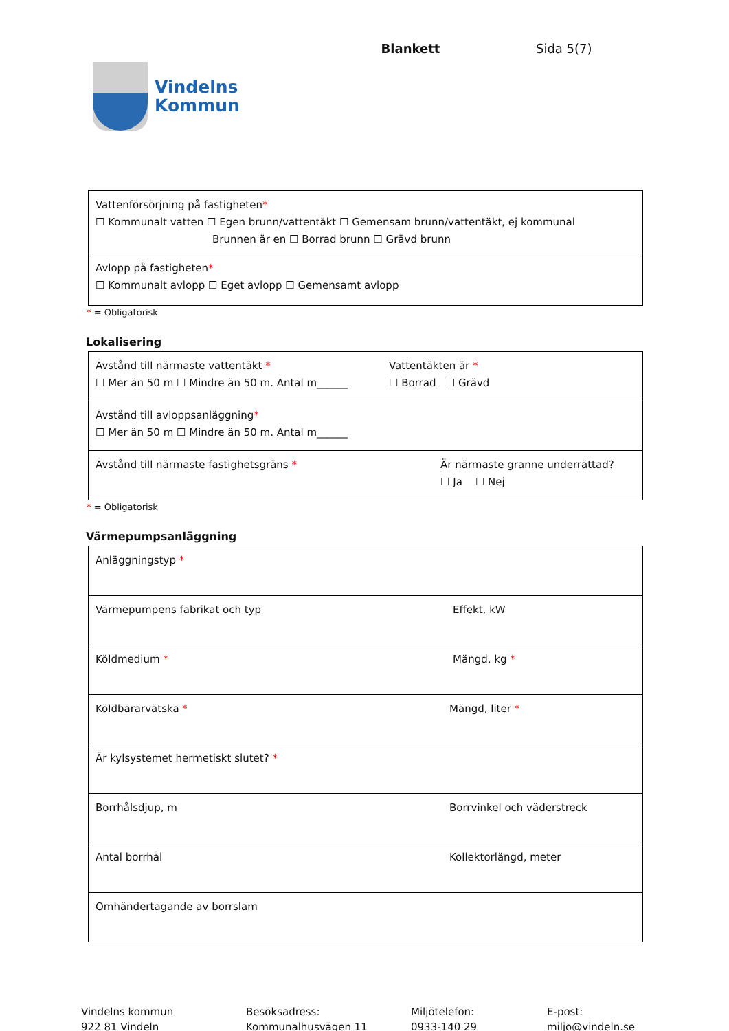Vindelns
Kommun
Blankett Sida 5(7)
| Vattenförsörjning på fastigheten * ☐ Kommunalt vatten ☐ Egen brunn/vattentäkt ☐ Gemensam brunn/vattentäkt, ej kommunal Brunnen är en ☐ Borrad brunn ☐ Grävd brunn |
| Avlopp på fastigheten * ☐ Kommunalt avlopp ☐ Eget avlopp ☐ Gemensamt avlopp |
* = Obligatorisk
Lokalisering
| Avstånd till närmaste vattentäkt * ☐ Mer än 50 m ☐ Mindre än 50 m. Antal m______ Vattentäkten är * ☐ Borrad ☐ Grävd |
| Avstånd till avloppsanläggning * ☐ Mer än 50 m ☐ Mindre än 50 m. Antal m______ |
| Avstånd till närmaste fastighetsgräns * Är närmaste granne underrättad? ☐ Ja ☐ Nej |
* = Obligatorisk
Värmepumpsanläggning
| Anläggningstyp * |
| Värmepumpens fabrikat och typ Effekt, kW |
| Köldmedium * Mängd, kg * |
| Köldbärarvätska * Mängd, liter * |
| Är kylsystemet hermetiskt slutet? * |
| Borrhålsdjup, m Borrvinkel och väderstreck |
| Antal borrhål Kollektorlängd, meter |
| Omhändertagande av borrslam |
Vindelns kommun
922 81 Vindeln
Besöksadress:
Kommunalhusvägen 11
Miljötelefon:
0933-140 29
E-post:
miljo@vindeln.se